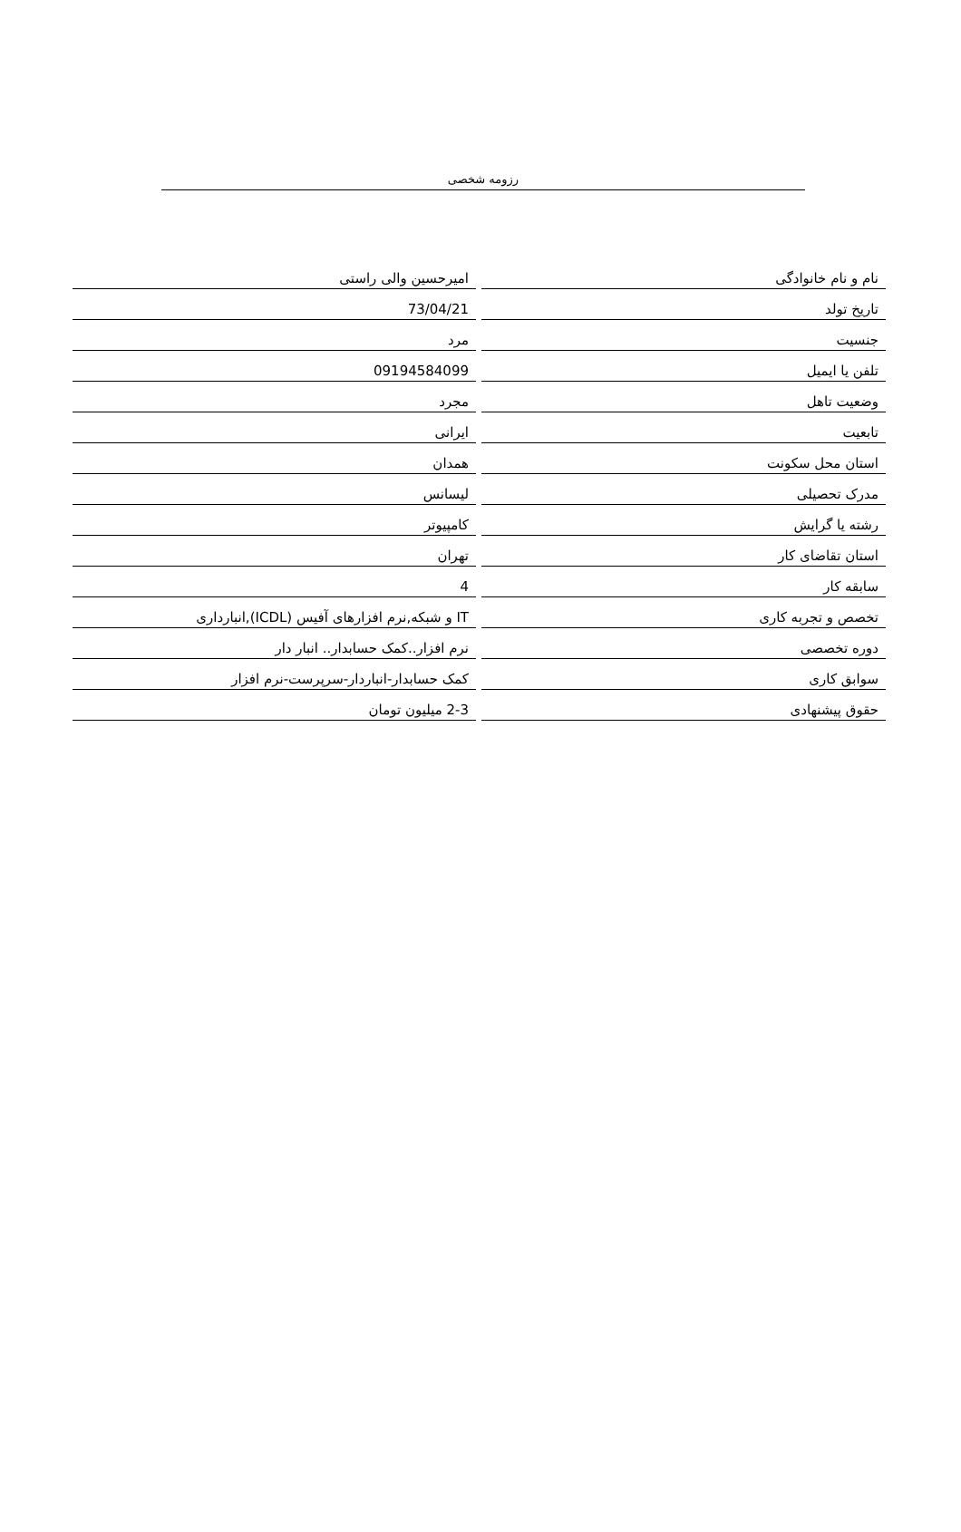رزومه شخصی
| نام و نام خانوادگی | | امیرحسین والی راستی |
| تاریخ تولد | | 73/04/21 |
| جنسیت | | مرد |
| تلفن یا ایمیل | | 09194584099 |
| وضعیت تاهل | | مجرد |
| تابعیت | | ایرانی |
| استان محل سکونت | | همدان |
| مدرک تحصیلی | | لیسانس |
| رشته یا گرایش | | کامپیوتر |
| استان تقاضای کار | | تهران |
| سابقه کار | | 4 |
| تخصص و تجربه کاری | | IT و شبکه,نرم افزارهای آفیس (ICDL),انبارداری |
| دوره تخصصی | | نرم افزار..کمک حسابدار.. انبار دار |
| سوابق کاری | | کمک حسابدار-انباردار-سرپرست-نرم افزار |
| حقوق پیشنهادی | | 2-3 میلیون تومان |